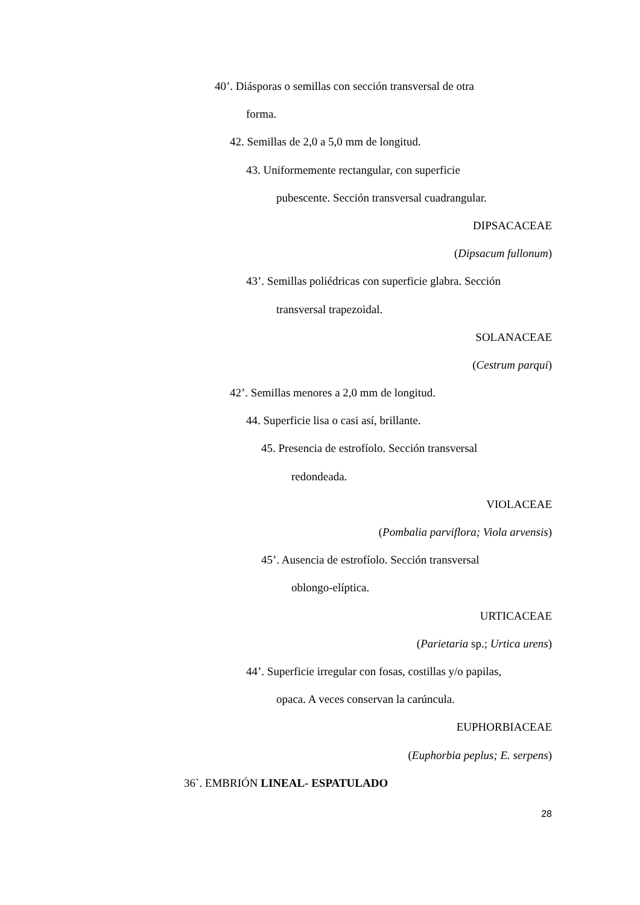40’. Diásporas o semillas con sección transversal de otra
forma.
42. Semillas de 2,0 a 5,0 mm de longitud.
43. Uniformemente rectangular, con superficie
pubescente. Sección transversal cuadrangular.
DIPSACACEAE
(Dipsacum fullonum)
43’. Semillas poliédricas con superficie glabra. Sección
transversal trapezoidal.
SOLANACEAE
(Cestrum parqui)
42’. Semillas menores a 2,0 mm de longitud.
44. Superficie lisa o casi así, brillante.
45. Presencia de estrofíolo. Sección transversal
redondeada.
VIOLACEAE
(Pombalia parviflora; Viola arvensis)
45’. Ausencia de estrofíolo. Sección transversal
oblongo-elíptica.
URTICACEAE
(Parietaria sp.; Urtica urens)
44’. Superficie irregular con fosas, costillas y/o papilas,
opaca. A veces conservan la carúncula.
EUPHORBIACEAE
(Euphorbia peplus; E. serpens)
36`. EMBRIÓN LINEAL- ESPATULADO
28